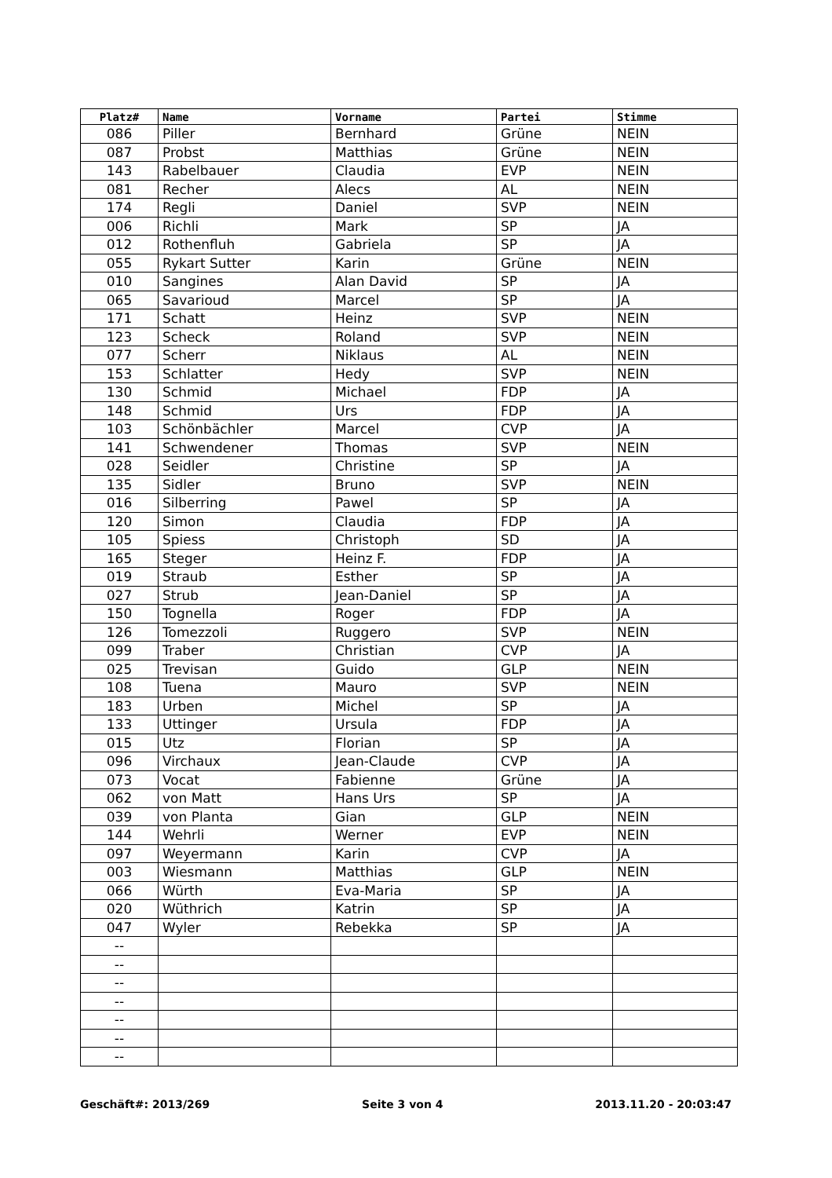| Platz# | Name | Vorname | Partei | Stimme |
| --- | --- | --- | --- | --- |
| 086 | Piller | Bernhard | Grüne | NEIN |
| 087 | Probst | Matthias | Grüne | NEIN |
| 143 | Rabelbauer | Claudia | EVP | NEIN |
| 081 | Recher | Alecs | AL | NEIN |
| 174 | Regli | Daniel | SVP | NEIN |
| 006 | Richli | Mark | SP | JA |
| 012 | Rothenfluh | Gabriela | SP | JA |
| 055 | Rykart Sutter | Karin | Grüne | NEIN |
| 010 | Sangines | Alan David | SP | JA |
| 065 | Savarioud | Marcel | SP | JA |
| 171 | Schatt | Heinz | SVP | NEIN |
| 123 | Scheck | Roland | SVP | NEIN |
| 077 | Scherr | Niklaus | AL | NEIN |
| 153 | Schlatter | Hedy | SVP | NEIN |
| 130 | Schmid | Michael | FDP | JA |
| 148 | Schmid | Urs | FDP | JA |
| 103 | Schönbächler | Marcel | CVP | JA |
| 141 | Schwendener | Thomas | SVP | NEIN |
| 028 | Seidler | Christine | SP | JA |
| 135 | Sidler | Bruno | SVP | NEIN |
| 016 | Silberring | Pawel | SP | JA |
| 120 | Simon | Claudia | FDP | JA |
| 105 | Spiess | Christoph | SD | JA |
| 165 | Steger | Heinz F. | FDP | JA |
| 019 | Straub | Esther | SP | JA |
| 027 | Strub | Jean-Daniel | SP | JA |
| 150 | Tognella | Roger | FDP | JA |
| 126 | Tomezzoli | Ruggero | SVP | NEIN |
| 099 | Traber | Christian | CVP | JA |
| 025 | Trevisan | Guido | GLP | NEIN |
| 108 | Tuena | Mauro | SVP | NEIN |
| 183 | Urben | Michel | SP | JA |
| 133 | Uttinger | Ursula | FDP | JA |
| 015 | Utz | Florian | SP | JA |
| 096 | Virchaux | Jean-Claude | CVP | JA |
| 073 | Vocat | Fabienne | Grüne | JA |
| 062 | von Matt | Hans Urs | SP | JA |
| 039 | von Planta | Gian | GLP | NEIN |
| 144 | Wehrli | Werner | EVP | NEIN |
| 097 | Weyermann | Karin | CVP | JA |
| 003 | Wiesmann | Matthias | GLP | NEIN |
| 066 | Würth | Eva-Maria | SP | JA |
| 020 | Wüthrich | Katrin | SP | JA |
| 047 | Wyler | Rebekka | SP | JA |
| -- | | | | |
| -- | | | | |
| -- | | | | |
| -- | | | | |
| -- | | | | |
| -- | | | | |
| -- | | | | |
Geschäft#: 2013/269 Seite 3 von 4 2013.11.20 - 20:03:47